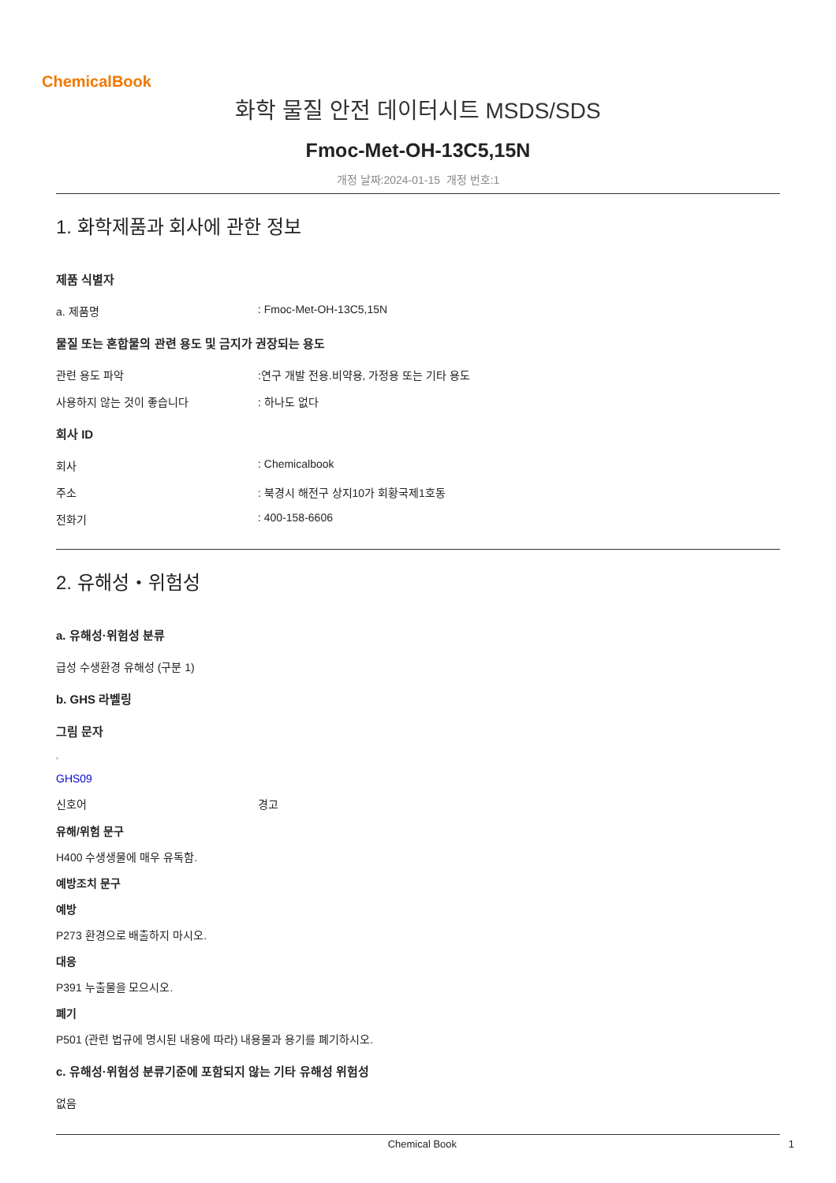ChemicalBook
화학 물질 안전 데이터시트 MSDS/SDS
Fmoc-Met-OH-13C5,15N
개정 날짜:2024-01-15 개정 번호:1
1. 화학제품과 회사에 관한 정보
제품 식별자
a. 제품명 : Fmoc-Met-OH-13C5,15N
물질 또는 혼합물의 관련 용도 및 금지가 권장되는 용도
관련 용도 파악 :연구 개발 전용.비약용, 가정용 또는 기타 용도
사용하지 않는 것이 좋습니다 : 하나도 없다
회사 ID
회사 : Chemicalbook
주소 : 북경시 해전구 상지10가 회황국제1호동
전화기 : 400-158-6606
2. 유해성・위험성
a. 유해성·위험성 분류
급성 수생환경 유해성 (구분 1)
b. GHS 라벨링
그림 문자
▫
GHS09
신호어 경고
유해/위험 문구
H400 수생생물에 매우 유독함.
예방조치 문구
예방
P273 환경으로 배출하지 마시오.
대응
P391 누출물을 모으시오.
폐기
P501 (관련 법규에 명시된 내용에 따라) 내용물과 용기를 폐기하시오.
c. 유해성·위험성 분류기준에 포함되지 않는 기타 유해성 위험성
없음
Chemical Book 1